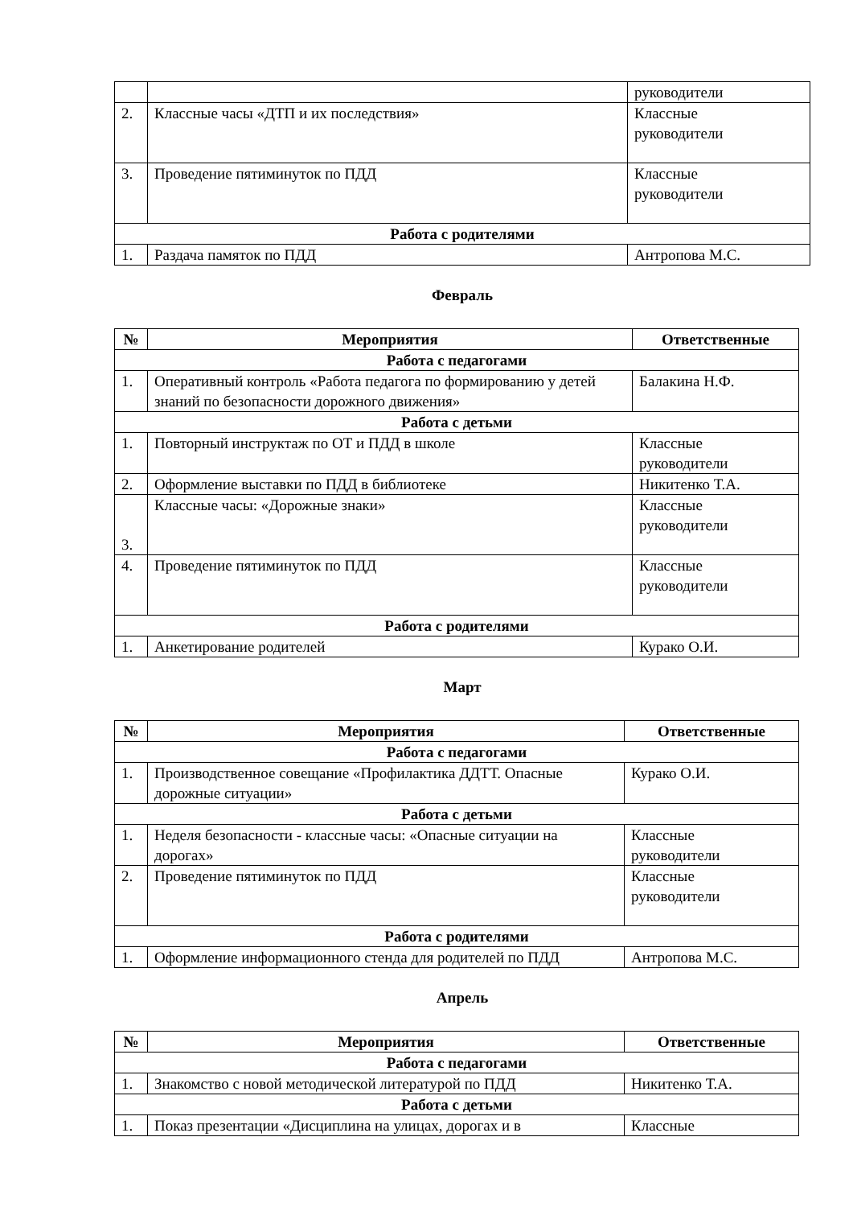| | | руководители |
| 2. | Классные часы «ДТП и их последствия» | Классные руководители |
| 3. | Проведение пятиминуток по ПДД | Классные руководители |
| Работа с родителями | | |
| 1. | Раздача памяток по ПДД | Антропова М.С. |
Февраль
| № | Мероприятия | Ответственные |
| --- | --- | --- |
| Работа с педагогами | | |
| 1. | Оперативный контроль «Работа педагога по формированию у детей знаний по безопасности дорожного движения» | Балакина Н.Ф. |
| Работа с детьми | | |
| 1. | Повторный инструктаж по ОТ и ПДД в школе | Классные руководители |
| 2. | Оформление выставки по ПДД в библиотеке | Никитенко Т.А. |
| 3. | Классные часы: «Дорожные знаки» | Классные руководители |
| 4. | Проведение пятиминуток по ПДД | Классные руководители |
| Работа с родителями | | |
| 1. | Анкетирование родителей | Курако О.И. |
Март
| № | Мероприятия | Ответственные |
| --- | --- | --- |
| Работа с педагогами | | |
| 1. | Производственное совещание «Профилактика ДДТТ. Опасные дорожные ситуации» | Курако О.И. |
| Работа с детьми | | |
| 1. | Неделя безопасности - классные часы: «Опасные ситуации на дорогах» | Классные руководители |
| 2. | Проведение пятиминуток по ПДД | Классные руководители |
| Работа с родителями | | |
| 1. | Оформление информационного стенда для родителей по ПДД | Антропова М.С. |
Апрель
| № | Мероприятия | Ответственные |
| --- | --- | --- |
| Работа с педагогами | | |
| 1. | Знакомство с новой методической литературой по ПДД | Никитенко Т.А. |
| Работа с детьми | | |
| 1. | Показ презентации «Дисциплина на улицах, дорогах и в | Классные |